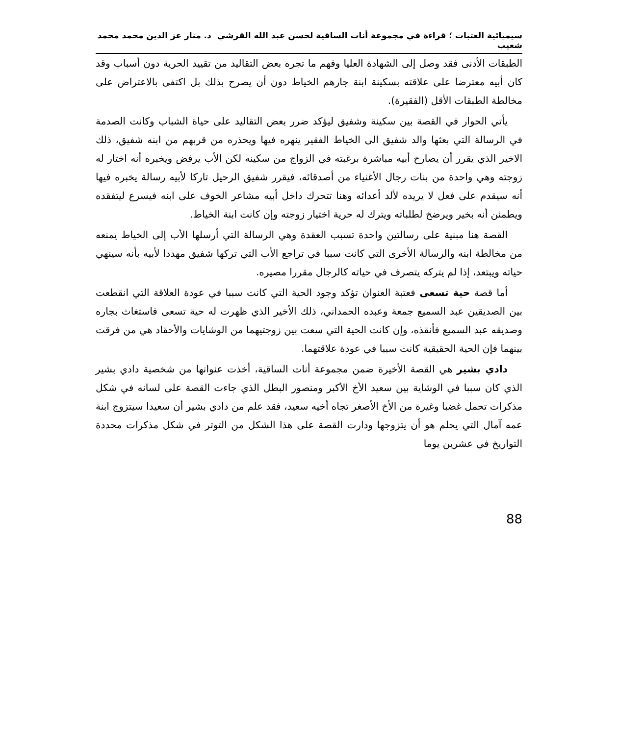سيميائية العتبات ؛ قراءة في مجموعة أنات الساقية لحسن عبد الله القرشي د. منار عز الدين محمد محمد شعيب
الطبقات الأدنى فقد وصل إلى الشهادة العليا وفهم ما تجره بعض التقاليد من تقييد الحرية دون أسباب وقد كان أبيه معترضا على علاقته بسكينة ابنة جارهم الخياط دون أن يصرح بذلك بل اكتفى بالاعتراض على مخالطة الطبقات الأقل (الفقيرة).
يأتي الحوار في القصة بين سكينة وشفيق ليؤكد ضرر بعض التقاليد على حياة الشباب وكانت الصدمة في الرسالة التي بعثها والد شفيق الى الخياط الفقير ينهره فيها ويحذره من قربهم من ابنه شفيق، ذلك الاخير الذي يقرر أن يصارح أبيه مباشرة برغبته في الزواج من سكينه لكن الأب يرفض ويخبره أنه اختار له زوجته وهي واحدة من بنات رجال الأغنياء من أصدقائه، فيقرر شفيق الرحيل تاركا لأبيه رسالة يخبره فيها أنه سيقدم على فعل لا يريده لألد أعدائه وهنا تتحرك داخل أبيه مشاعر الخوف على ابنه فيسرع ليتفقده ويطمئن أنه بخير ويرضخ لطلباته ويترك له حرية اختيار زوجته وإن كانت ابنة الخياط.
القصة هنا مبنية على رسالتين واحدة تسبب العقدة وهي الرسالة التي أرسلها الأب إلى الخياط يمنعه من مخالطة ابنه والرسالة الأخرى التي كانت سببا في تراجع الأب التي تركها شفيق مهددا لأبيه بأنه سينهي حياته ويبتعد، إذا لم يتركه يتصرف في حياته كالرجال مقررا مصيره.
أما قصة حية تسعى فعتبة العنوان تؤكد وجود الحية التي كانت سببا في عودة العلاقة التي انقطعت بين الصديقين عبد السميع جمعة وعبده الحمداني، ذلك الأخير الذي ظهرت له حية تسعى فاستغاث بجاره وصديقه عبد السميع فأنقذه، وإن كانت الحية التي سعت بين زوجتيهما من الوشايات والأحقاد هي من فرقت بينهما فإن الحية الحقيقية كانت سببا في عودة علاقتهما.
دادي بشير هي القصة الأخيرة ضمن مجموعة أنات الساقية، أخذت عنوانها من شخصية دادي بشير الذي كان سببا في الوشاية بين سعيد الأخ الأكبر ومنصور البطل الذي جاءت القصة على لسانه في شكل مذكرات تحمل غضبا وغيرة من الأخ الأصغر تجاه أخيه سعيد، فقد علم من دادي بشير أن سعيدا سيتزوج ابنة عمه آمال التي يحلم هو أن يتزوجها ودارت القصة على هذا الشكل من التوتر في شكل مذكرات محددة التواريخ في عشرين يوما
88